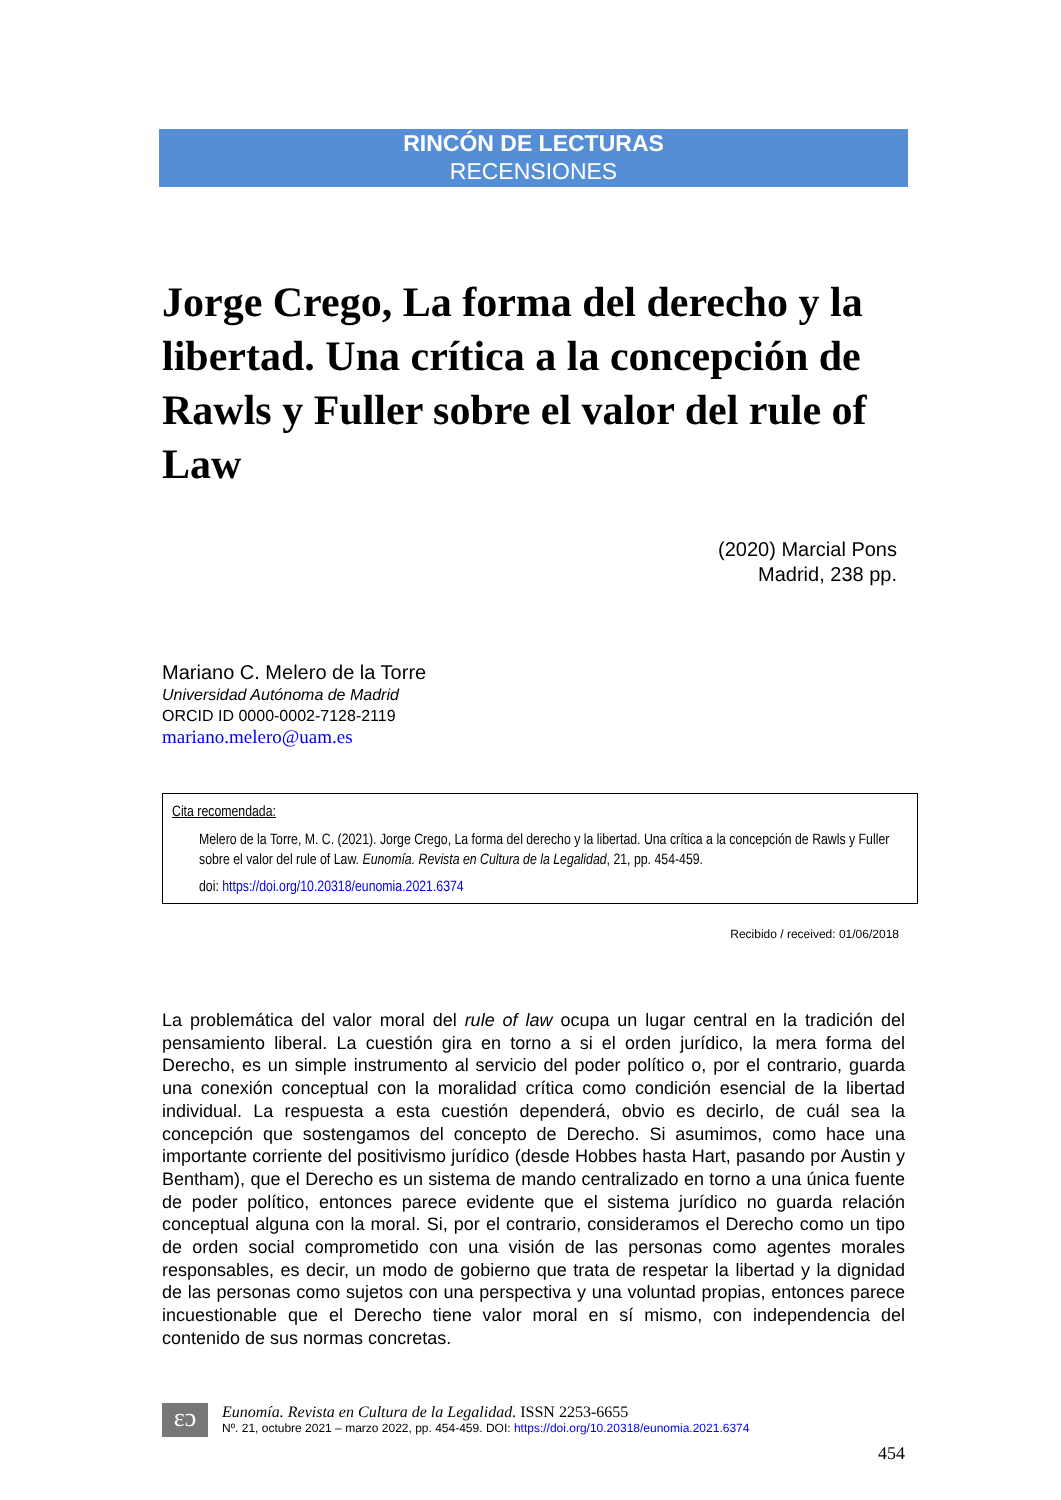RINCÓN DE LECTURAS
RECENSIONES
Jorge Crego, La forma del derecho y la libertad. Una crítica a la concepción de Rawls y Fuller sobre el valor del rule of Law
(2020) Marcial Pons
Madrid, 238 pp.
Mariano C. Melero de la Torre
Universidad Autónoma de Madrid
ORCID ID 0000-0002-7128-2119
mariano.melero@uam.es
Cita recomendada:
Melero de la Torre, M. C. (2021). Jorge Crego, La forma del derecho y la libertad. Una crítica a la concepción de Rawls y Fuller sobre el valor del rule of Law. Eunomía. Revista en Cultura de la Legalidad, 21, pp. 454-459.
doi: https://doi.org/10.20318/eunomia.2021.6374
Recibido / received: 01/06/2018
La problemática del valor moral del rule of law ocupa un lugar central en la tradición del pensamiento liberal. La cuestión gira en torno a si el orden jurídico, la mera forma del Derecho, es un simple instrumento al servicio del poder político o, por el contrario, guarda una conexión conceptual con la moralidad crítica como condición esencial de la libertad individual. La respuesta a esta cuestión dependerá, obvio es decirlo, de cuál sea la concepción que sostengamos del concepto de Derecho. Si asumimos, como hace una importante corriente del positivismo jurídico (desde Hobbes hasta Hart, pasando por Austin y Bentham), que el Derecho es un sistema de mando centralizado en torno a una única fuente de poder político, entonces parece evidente que el sistema jurídico no guarda relación conceptual alguna con la moral. Si, por el contrario, consideramos el Derecho como un tipo de orden social comprometido con una visión de las personas como agentes morales responsables, es decir, un modo de gobierno que trata de respetar la libertad y la dignidad de las personas como sujetos con una perspectiva y una voluntad propias, entonces parece incuestionable que el Derecho tiene valor moral en sí mismo, con independencia del contenido de sus normas concretas.
ɛɔ Eunomía. Revista en Cultura de la Legalidad. ISSN 2253-6655
Nº. 21, octubre 2021 – marzo 2022, pp. 454-459. DOI: https://doi.org/10.20318/eunomia.2021.6374
454